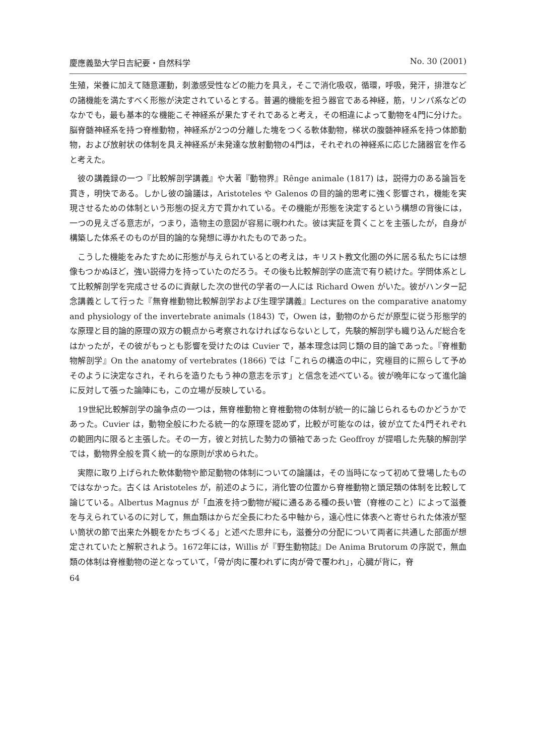慶應義塾大学日吉紀要・自然科学 No. 30 (2001)
生殖，栄養に加えて随意運動，刺激感受性などの能力を具え，そこで消化吸収，循環，呼吸，発汗，排泄などの諸機能を満たすべく形態が決定されているとする。普遍的機能を担う器官である神経，筋，リンパ系などのなかでも，最も基本的な機能こそ神経系が果たすそれであると考え，その相違によって動物を4門に分けた。脳脊髄神経系を持つ脊椎動物，神経系が2つの分離した塊をつくる軟体動物，梯状の腹髄神経系を持つ体節動物，および放射状の体制を具え神経系が未発達な放射動物の4門は，それぞれの神経系に応じた諸器官を作ると考えた。
彼の講義録の一つ『比較解剖学講義』や大著『動物界』Rênge animale (1817) は，説得力のある論旨を貫き，明快である。しかし彼の論議は，Aristoteles や Galenos の目的論的思考に強く影響され，機能を実現させるための体制という形態の捉え方で貫かれている。その機能が形態を決定するという構想の背後には，一つの見えざる意志が，つまり，造物主の意図が容易に覗われた。彼は実証を貫くことを主張したが，自身が構築した体系そのものが目的論的な発想に導かれたものであった。
こうした機能をみたすために形態が与えられているとの考えは，キリスト教文化圏の外に居る私たちには想像もつかぬほど，強い説得力を持っていたのだろう。その後も比較解剖学の底流で有り続けた。学問体系として比較解剖学を完成させるのに貢献した次の世代の学者の一人には Richard Owen がいた。彼がハンター記念講義として行った『無脊椎動物比較解剖学および生理学講義』Lectures on the comparative anatomy and physiology of the invertebrate animals (1843) で，Owen は，動物のからだが原型に従う形態学的な原理と目的論的原理の双方の観点から考察されなければならないとして，先験的解剖学も織り込んだ総合をはかったが，その彼がもっとも影響を受けたのは Cuvier で，基本理念は同じ類の目的論であった。『脊椎動物解剖学』On the anatomy of vertebrates (1866) では「これらの構造の中に，究極目的に照らして予めそのように決定なされ，それらを造りたもう神の意志を示す」と信念を述べている。彼が晩年になって進化論に反対して張った論陣にも，この立場が反映している。
19世紀比較解剖学の論争点の一つは，無脊椎動物と脊椎動物の体制が統一的に論じられるものかどうかであった。Cuvier は，動物全般にわたる統一的な原理を認めず，比較が可能なのは，彼が立てた4門それぞれの範囲内に限ると主張した。その一方，彼と対抗した勢力の領袖であった Geoffroy が提唱した先験的解剖学では，動物界全般を貫く統一的な原則が求められた。
実際に取り上げられた軟体動物や節足動物の体制についての論議は，その当時になって初めて登場したものではなかった。古くは Aristoteles が，前述のように，消化管の位置から脊椎動物と頭足類の体制を比較して論じている。Albertus Magnus が「血液を持つ動物が縦に通るある種の長い管（脊椎のこと）によって滋養を与えられているのに対して，無血類はからだ全長にわたる中軸から，遠心性に体表へと寄せられた体液が堅い筒状の節で出来た外観をかたちづくる」と述べた思弁にも，滋養分の分配について両者に共通した部面が想定されていたと解釈されよう。1672年には，Willis が『野生動物誌』De Anima Brutorum の序説で，無血類の体制は脊椎動物の逆となっていて，「骨が肉に覆われずに肉が骨で覆われ」，心臓が背に，脊
64